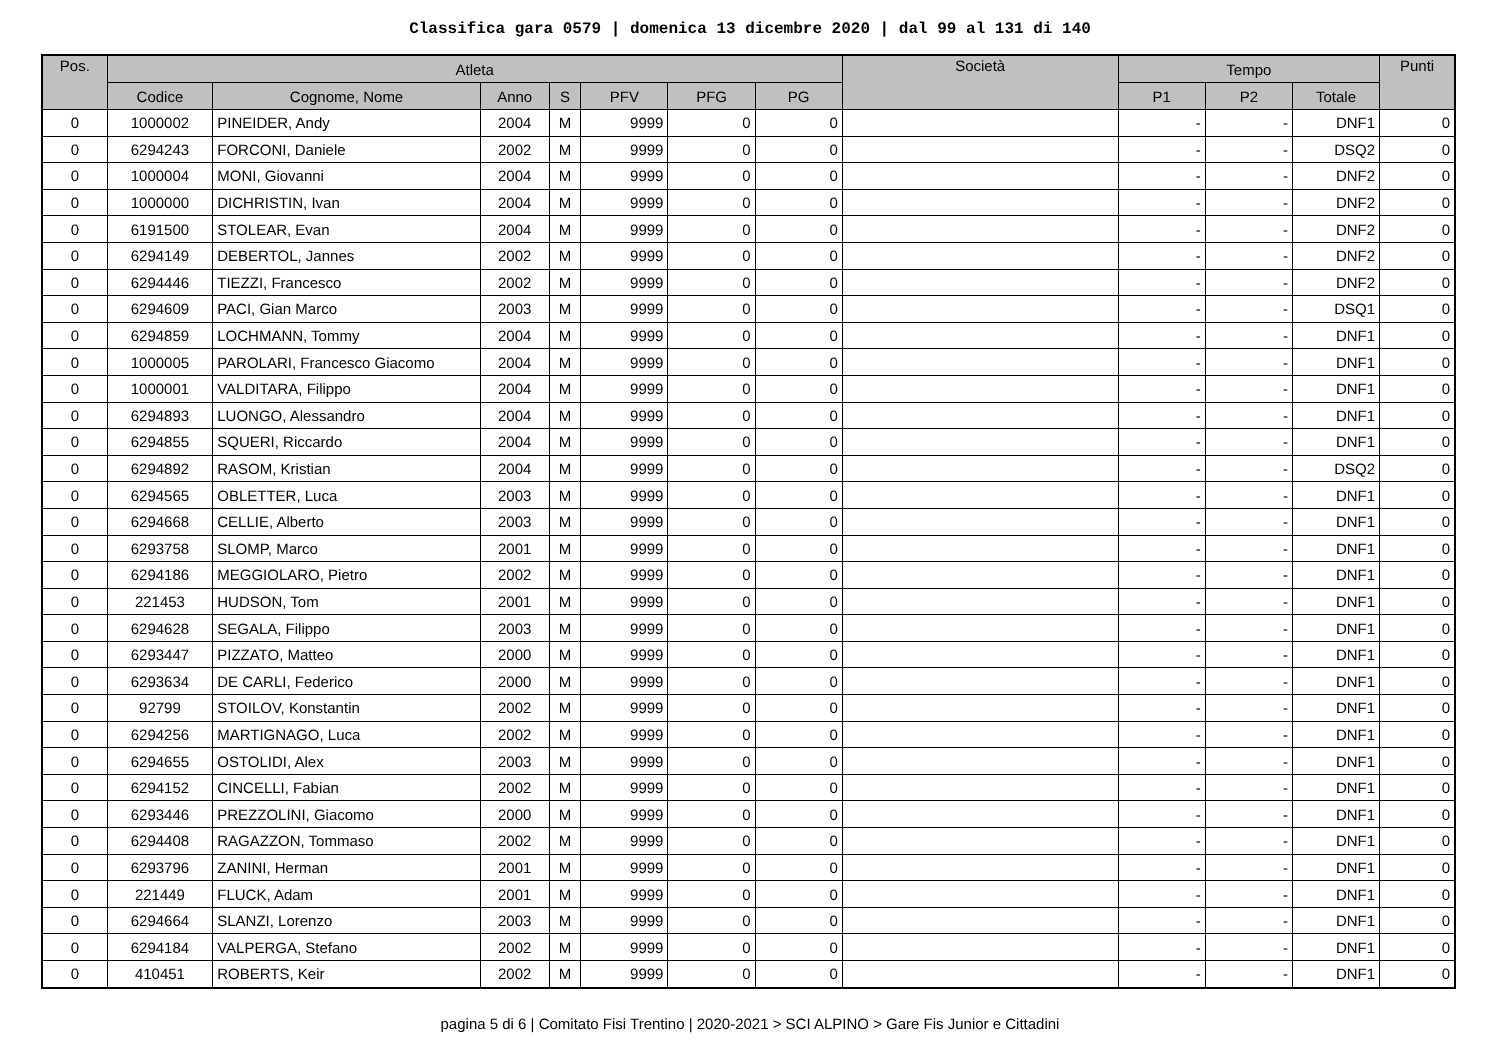Classifica gara 0579 | domenica 13 dicembre 2020 | dal 99 al 131 di 140
| Pos. | Atleta | | | | | | | Società | Tempo | | | Punti |
| --- | --- | --- | --- | --- | --- | --- | --- | --- | --- | --- | --- | --- |
| | Codice | Cognome, Nome | Anno | S | PFV | PFG | PG | | P1 | P2 | Totale | |
| 0 | 1000002 | PINEIDER, Andy | 2004 | M | 9999 | 0 | 0 | | - | - | DNF1 | 0 |
| 0 | 6294243 | FORCONI, Daniele | 2002 | M | 9999 | 0 | 0 | | - | - | DSQ2 | 0 |
| 0 | 1000004 | MONI, Giovanni | 2004 | M | 9999 | 0 | 0 | | - | - | DNF2 | 0 |
| 0 | 1000000 | DICHRISTIN, Ivan | 2004 | M | 9999 | 0 | 0 | | - | - | DNF2 | 0 |
| 0 | 6191500 | STOLEAR, Evan | 2004 | M | 9999 | 0 | 0 | | - | - | DNF2 | 0 |
| 0 | 6294149 | DEBERTOL, Jannes | 2002 | M | 9999 | 0 | 0 | | - | - | DNF2 | 0 |
| 0 | 6294446 | TIEZZI, Francesco | 2002 | M | 9999 | 0 | 0 | | - | - | DNF2 | 0 |
| 0 | 6294609 | PACI, Gian Marco | 2003 | M | 9999 | 0 | 0 | | - | - | DSQ1 | 0 |
| 0 | 6294859 | LOCHMANN, Tommy | 2004 | M | 9999 | 0 | 0 | | - | - | DNF1 | 0 |
| 0 | 1000005 | PAROLARI, Francesco Giacomo | 2004 | M | 9999 | 0 | 0 | | - | - | DNF1 | 0 |
| 0 | 1000001 | VALDITARA, Filippo | 2004 | M | 9999 | 0 | 0 | | - | - | DNF1 | 0 |
| 0 | 6294893 | LUONGO, Alessandro | 2004 | M | 9999 | 0 | 0 | | - | - | DNF1 | 0 |
| 0 | 6294855 | SQUERI, Riccardo | 2004 | M | 9999 | 0 | 0 | | - | - | DNF1 | 0 |
| 0 | 6294892 | RASOM, Kristian | 2004 | M | 9999 | 0 | 0 | | - | - | DSQ2 | 0 |
| 0 | 6294565 | OBLETTER, Luca | 2003 | M | 9999 | 0 | 0 | | - | - | DNF1 | 0 |
| 0 | 6294668 | CELLIE, Alberto | 2003 | M | 9999 | 0 | 0 | | - | - | DNF1 | 0 |
| 0 | 6293758 | SLOMP, Marco | 2001 | M | 9999 | 0 | 0 | | - | - | DNF1 | 0 |
| 0 | 6294186 | MEGGIOLARO, Pietro | 2002 | M | 9999 | 0 | 0 | | - | - | DNF1 | 0 |
| 0 | 221453 | HUDSON, Tom | 2001 | M | 9999 | 0 | 0 | | - | - | DNF1 | 0 |
| 0 | 6294628 | SEGALA, Filippo | 2003 | M | 9999 | 0 | 0 | | - | - | DNF1 | 0 |
| 0 | 6293447 | PIZZATO, Matteo | 2000 | M | 9999 | 0 | 0 | | - | - | DNF1 | 0 |
| 0 | 6293634 | DE CARLI, Federico | 2000 | M | 9999 | 0 | 0 | | - | - | DNF1 | 0 |
| 0 | 92799 | STOILOV, Konstantin | 2002 | M | 9999 | 0 | 0 | | - | - | DNF1 | 0 |
| 0 | 6294256 | MARTIGNAGO, Luca | 2002 | M | 9999 | 0 | 0 | | - | - | DNF1 | 0 |
| 0 | 6294655 | OSTOLIDI, Alex | 2003 | M | 9999 | 0 | 0 | | - | - | DNF1 | 0 |
| 0 | 6294152 | CINCELLI, Fabian | 2002 | M | 9999 | 0 | 0 | | - | - | DNF1 | 0 |
| 0 | 6293446 | PREZZOLINI, Giacomo | 2000 | M | 9999 | 0 | 0 | | - | - | DNF1 | 0 |
| 0 | 6294408 | RAGAZZON, Tommaso | 2002 | M | 9999 | 0 | 0 | | - | - | DNF1 | 0 |
| 0 | 6293796 | ZANINI, Herman | 2001 | M | 9999 | 0 | 0 | | - | - | DNF1 | 0 |
| 0 | 221449 | FLUCK, Adam | 2001 | M | 9999 | 0 | 0 | | - | - | DNF1 | 0 |
| 0 | 6294664 | SLANZI, Lorenzo | 2003 | M | 9999 | 0 | 0 | | - | - | DNF1 | 0 |
| 0 | 6294184 | VALPERGA, Stefano | 2002 | M | 9999 | 0 | 0 | | - | - | DNF1 | 0 |
| 0 | 410451 | ROBERTS, Keir | 2002 | M | 9999 | 0 | 0 | | - | - | DNF1 | 0 |
pagina 5 di 6 | Comitato Fisi Trentino | 2020-2021 > SCI ALPINO > Gare Fis Junior e Cittadini